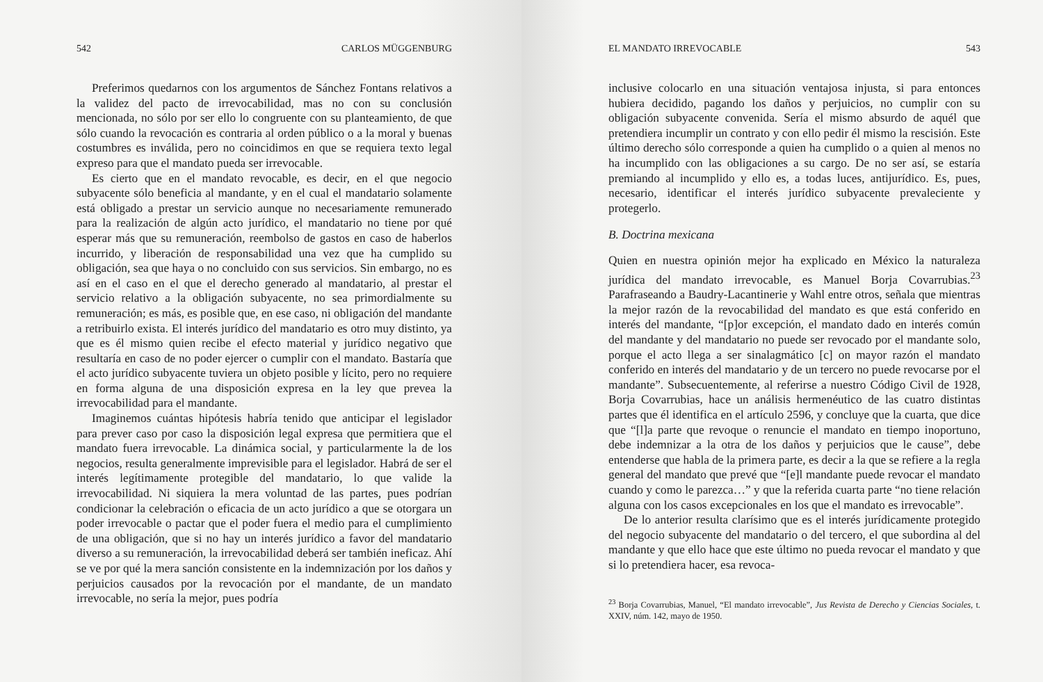542 CARLOS MÜGGENBURG
Preferimos quedarnos con los argumentos de Sánchez Fontans relativos a la validez del pacto de irrevocabilidad, mas no con su conclusión mencionada, no sólo por ser ello lo congruente con su planteamiento, de que sólo cuando la revocación es contraria al orden público o a la moral y buenas costumbres es inválida, pero no coincidimos en que se requiera texto legal expreso para que el mandato pueda ser irrevocable.
Es cierto que en el mandato revocable, es decir, en el que negocio subyacente sólo beneficia al mandante, y en el cual el mandatario solamente está obligado a prestar un servicio aunque no necesariamente remunerado para la realización de algún acto jurídico, el mandatario no tiene por qué esperar más que su remuneración, reembolso de gastos en caso de haberlos incurrido, y liberación de responsabilidad una vez que ha cumplido su obligación, sea que haya o no concluido con sus servicios. Sin embargo, no es así en el caso en el que el derecho generado al mandatario, al prestar el servicio relativo a la obligación subyacente, no sea primordialmente su remuneración; es más, es posible que, en ese caso, ni obligación del mandante a retribuirlo exista. El interés jurídico del mandatario es otro muy distinto, ya que es él mismo quien recibe el efecto material y jurídico negativo que resultaría en caso de no poder ejercer o cumplir con el mandato. Bastaría que el acto jurídico subyacente tuviera un objeto posible y lícito, pero no requiere en forma alguna de una disposición expresa en la ley que prevea la irrevocabilidad para el mandante.
Imaginemos cuántas hipótesis habría tenido que anticipar el legislador para prever caso por caso la disposición legal expresa que permitiera que el mandato fuera irrevocable. La dinámica social, y particularmente la de los negocios, resulta generalmente imprevisible para el legislador. Habrá de ser el interés legítimamente protegible del mandatario, lo que valide la irrevocabilidad. Ni siquiera la mera voluntad de las partes, pues podrían condicionar la celebración o eficacia de un acto jurídico a que se otorgara un poder irrevocable o pactar que el poder fuera el medio para el cumplimiento de una obligación, que si no hay un interés jurídico a favor del mandatario diverso a su remuneración, la irrevocabilidad deberá ser también ineficaz. Ahí se ve por qué la mera sanción consistente en la indemnización por los daños y perjuicios causados por la revocación por el mandante, de un mandato irrevocable, no sería la mejor, pues podría
EL MANDATO IRREVOCABLE 543
inclusive colocarlo en una situación ventajosa injusta, si para entonces hubiera decidido, pagando los daños y perjuicios, no cumplir con su obligación subyacente convenida. Sería el mismo absurdo de aquél que pretendiera incumplir un contrato y con ello pedir él mismo la rescisión. Este último derecho sólo corresponde a quien ha cumplido o a quien al menos no ha incumplido con las obligaciones a su cargo. De no ser así, se estaría premiando al incumplido y ello es, a todas luces, antijurídico. Es, pues, necesario, identificar el interés jurídico subyacente prevaleciente y protegerlo.
B. Doctrina mexicana
Quien en nuestra opinión mejor ha explicado en México la naturaleza jurídica del mandato irrevocable, es Manuel Borja Covarrubias.<sup>23</sup> Parafraseando a Baudry-Lacantinerie y Wahl entre otros, señala que mientras la mejor razón de la revocabilidad del mandato es que está conferido en interés del mandante, “[p]or excepción, el mandato dado en interés común del mandante y del mandatario no puede ser revocado por el mandante solo, porque el acto llega a ser sinalagmático [c] on mayor razón el mandato conferido en interés del mandatario y de un tercero no puede revocarse por el mandante”. Subsecuentemente, al referirse a nuestro Código Civil de 1928, Borja Covarrubias, hace un análisis hermenéutico de las cuatro distintas partes que él identifica en el artículo 2596, y concluye que la cuarta, que dice que “[l]a parte que revoque o renuncie el mandato en tiempo inoportuno, debe indemnizar a la otra de los daños y perjuicios que le cause”, debe entenderse que habla de la primera parte, es decir a la que se refiere a la regla general del mandato que prevé que “[e]l mandante puede revocar el mandato cuando y como le parezca…” y que la referida cuarta parte “no tiene relación alguna con los casos excepcionales en los que el mandato es irrevocable”.
De lo anterior resulta clarísimo que es el interés jurídicamente protegido del negocio subyacente del mandatario o del tercero, el que subordina al del mandante y que ello hace que este último no pueda revocar el mandato y que si lo pretendiera hacer, esa revoca-
<sup>23</sup> Borja Covarrubias, Manuel, “El mandato irrevocable”, Jus Revista de Derecho y Ciencias Sociales, t. XXIV, núm. 142, mayo de 1950.